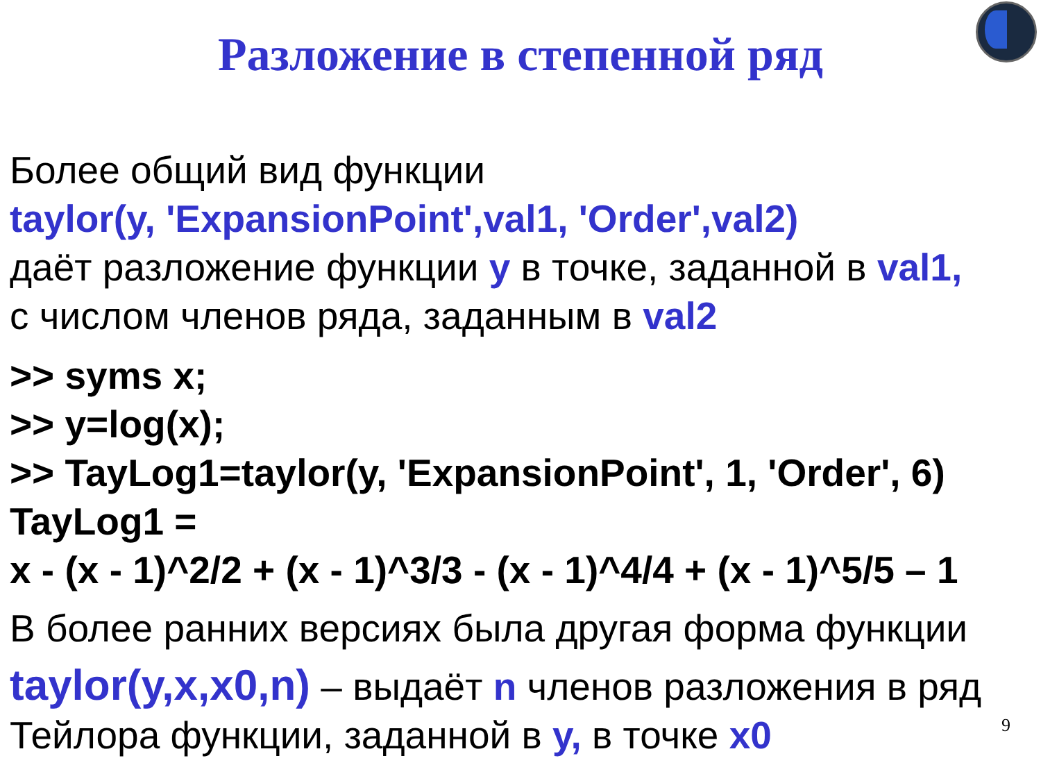Разложение в степенной ряд
Более общий вид функции
taylor(y, 'ExpansionPoint',val1, 'Order',val2)
даёт разложение функции y в точке, заданной в val1,
с числом членов ряда, заданным в val2
>> syms x;
>> y=log(x);
>> TayLog1=taylor(y, 'ExpansionPoint', 1, 'Order', 6)
TayLog1 =
x - (x - 1)^2/2 + (x - 1)^3/3 - (x - 1)^4/4 + (x - 1)^5/5 – 1
В более ранних версиях была другая форма функции
taylor(y,x,x0,n) – выдаёт n членов разложения в ряд Тейлора функции, заданной в y, в точке x0
9